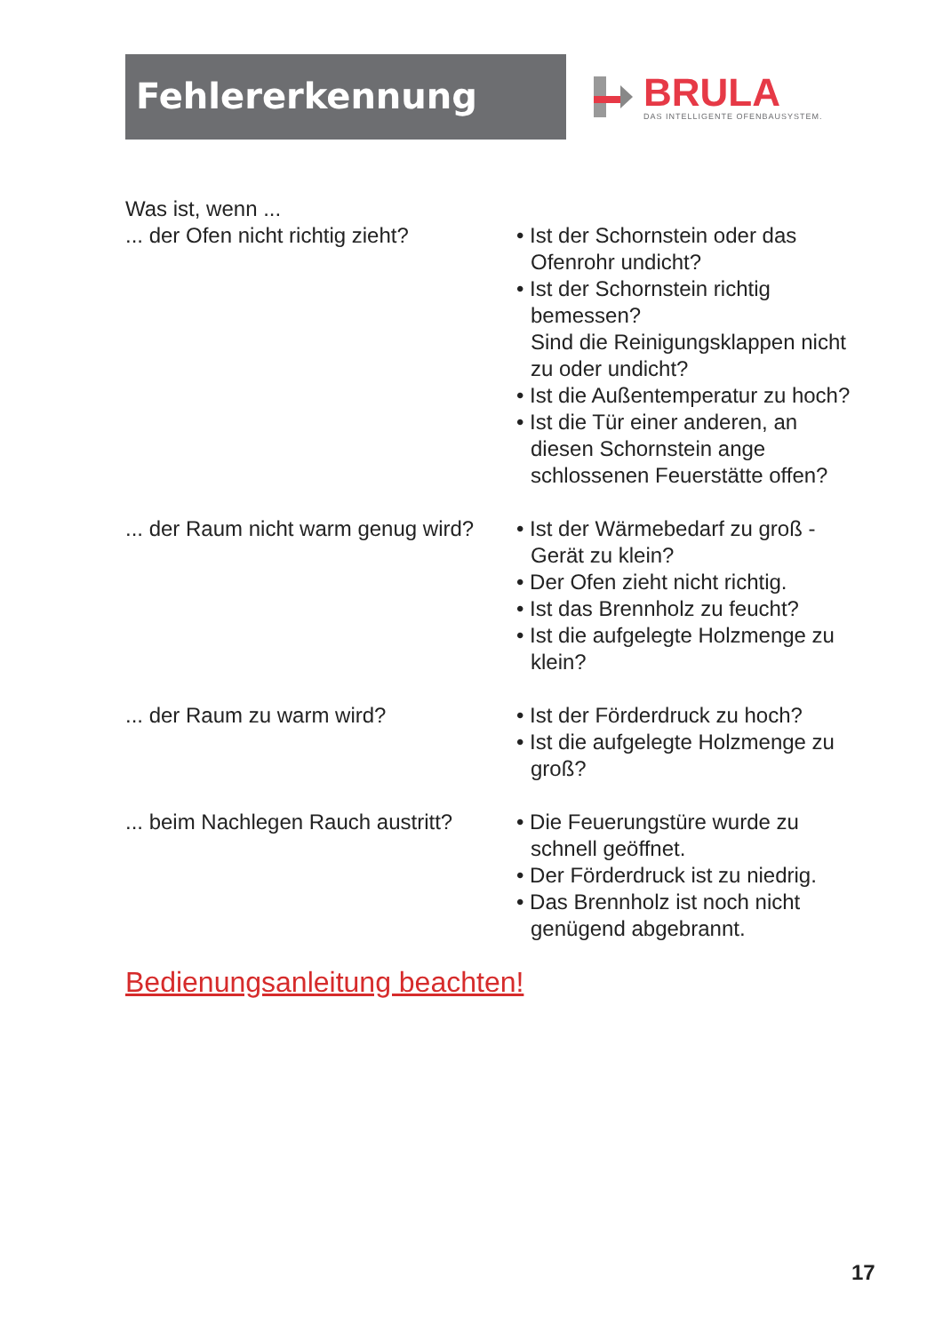Fehlererkennung
BRULA
DAS INTELLIGENTE OFENBAUSYSTEM.
Was ist, wenn ...
... der Ofen nicht richtig zieht?
• Ist der Schornstein oder das Ofenrohr undicht?
• Ist der Schornstein richtig bemessen?
Sind die Reinigungsklappen nicht zu oder undicht?
• Ist die Außentemperatur zu hoch?
• Ist die Tür einer anderen, an diesen Schornstein ange schlossenen Feuerstätte offen?
... der Raum nicht warm genug wird?
• Ist der Wärmebedarf zu groß - Gerät zu klein?
• Der Ofen zieht nicht richtig.
• Ist das Brennholz zu feucht?
• Ist die aufgelegte Holzmenge zu klein?
... der Raum zu warm wird? • Ist der Förderdruck zu hoch?
• Ist die aufgelegte Holzmenge zu groß?
... beim Nachlegen Rauch austritt?
• Die Feuerungstüre wurde zu schnell geöffnet.
• Der Förderdruck ist zu niedrig.
• Das Brennholz ist noch nicht genügend abgebrannt.
Bedienungsanleitung beachten!
17